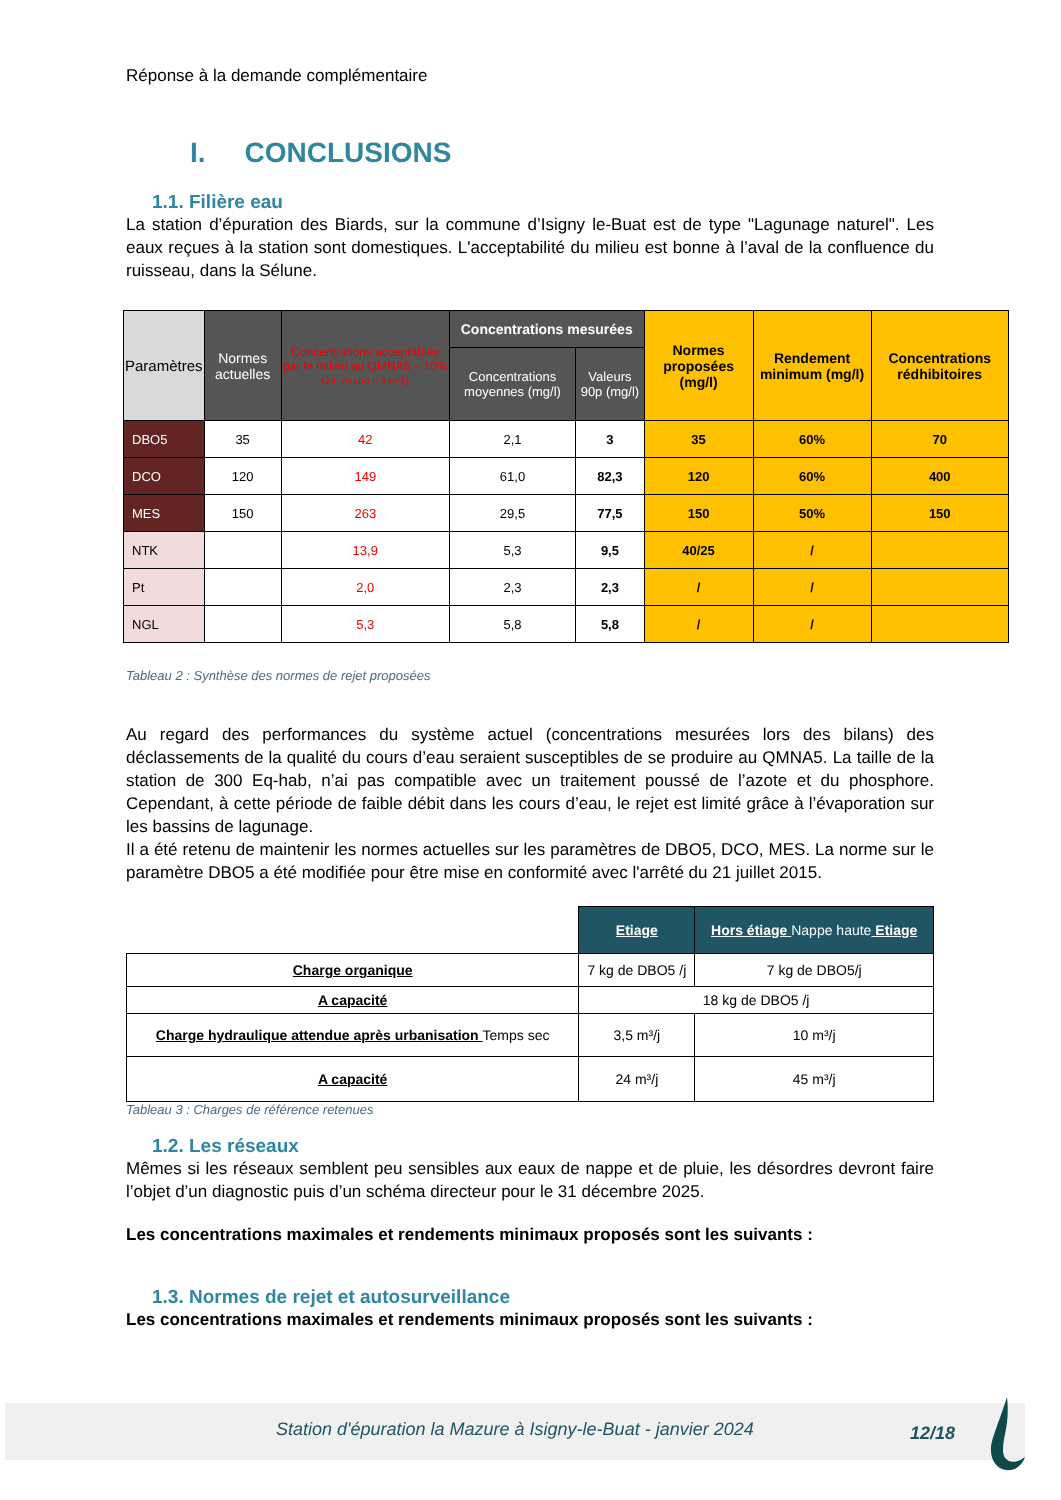Réponse à la demande complémentaire
I. CONCLUSIONS
1.1. Filière eau
La station d’épuration des Biards, sur la commune d’Isigny le-Buat est de type "Lagunage naturel". Les eaux reçues à la station sont domestiques. L'acceptabilité du milieu est bonne à l’aval de la confluence du ruisseau, dans la Sélune.
| Paramètres | Normes actuelles | Concentrations acceptables par le milieu au QMNA5 – 10% (24 -évapo = 9 m³/j) | Concentrations mesurées | | Normes proposées (mg/l) | Rendement minimum (mg/l) | Concentrations rédhibitoires |
| --- | --- | --- | --- | --- | --- | --- | --- |
| | | | Concentrations moyennes (mg/l) | Valeurs 90p (mg/l) | | | |
| DBO5 | 35 | 42 | 2,1 | 3 | 35 | 60% | 70 |
| DCO | 120 | 149 | 61,0 | 82,3 | 120 | 60% | 400 |
| MES | 150 | 263 | 29,5 | 77,5 | 150 | 50% | 150 |
| NTK | | 13,9 | 5,3 | 9,5 | 40/25 | / | |
| Pt | | 2,0 | 2,3 | 2,3 | / | / | |
| NGL | | 5,3 | 5,8 | 5,8 | / | / | |
Tableau 2 : Synthèse des normes de rejet proposées
Au regard des performances du système actuel (concentrations mesurées lors des bilans) des déclassements de la qualité du cours d’eau seraient susceptibles de se produire au QMNA5. La taille de la station de 300 Eq-hab, n’ai pas compatible avec un traitement poussé de l’azote et du phosphore. Cependant, à cette période de faible débit dans les cours d’eau, le rejet est limité grâce à l’évaporation sur les bassins de lagunage.
Il a été retenu de maintenir les normes actuelles sur les paramètres de DBO5, DCO, MES. La norme sur le paramètre DBO5 a été modifiée pour être mise en conformité avec l'arrêté du 21 juillet 2015.
| | Etiage | Hors étiage Nappe haute Etiage |
| Charge organique | 7 kg de DBO5 /j | 7 kg de DBO5/j |
| A capacité | 18 kg de DBO5 /j | |
| Charge hydraulique attendue après urbanisation Temps sec | 3,5 m³/j | 10 m³/j |
| A capacité | 24 m³/j | 45 m³/j |
Tableau 3 : Charges de référence retenues
1.2. Les réseaux
Mêmes si les réseaux semblent peu sensibles aux eaux de nappe et de pluie, les désordres devront faire l’objet d’un diagnostic puis d’un schéma directeur pour le 31 décembre 2025.
Les concentrations maximales et rendements minimaux proposés sont les suivants :
1.3. Normes de rejet et autosurveillance
Les concentrations maximales et rendements minimaux proposés sont les suivants :
Station d'épuration la Mazure à Isigny-le-Buat - janvier 2024 12/18